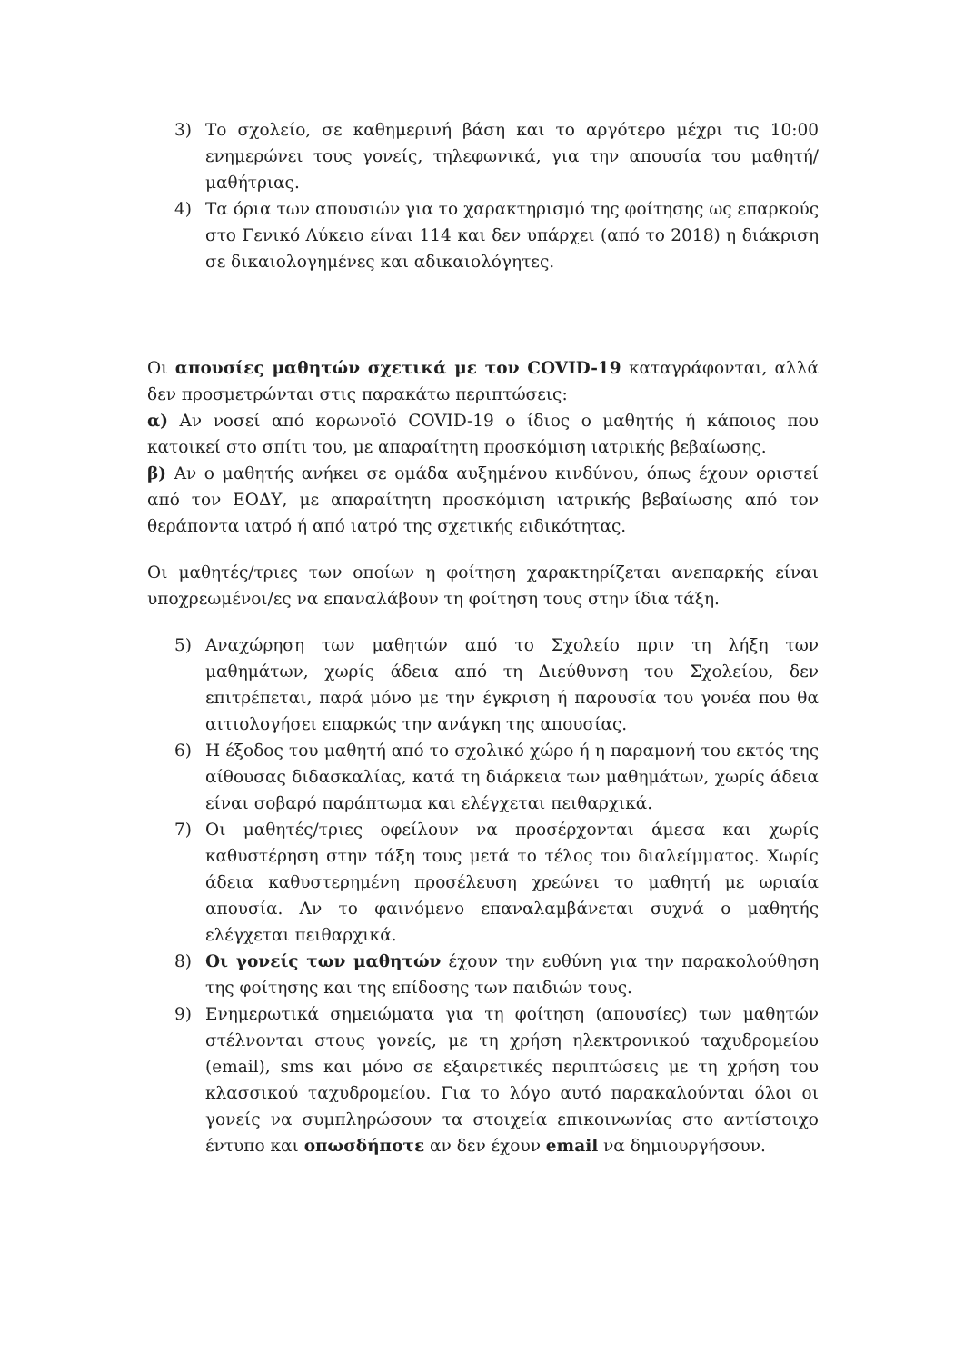3) Το σχολείο, σε καθημερινή βάση και το αργότερο μέχρι τις 10:00 ενημερώνει τους γονείς, τηλεφωνικά, για την απουσία του μαθητή/μαθήτριας.
4) Τα όρια των απουσιών για το χαρακτηρισμό της φοίτησης ως επαρκούς στο Γενικό Λύκειο είναι 114 και δεν υπάρχει (από το 2018) η διάκριση σε δικαιολογημένες και αδικαιολόγητες.
Οι απουσίες μαθητών σχετικά με τον COVID-19 καταγράφονται, αλλά δεν προσμετρώνται στις παρακάτω περιπτώσεις:
α) Αν νοσεί από κορωνοϊό COVID-19 ο ίδιος ο μαθητής ή κάποιος που κατοικεί στο σπίτι του, με απαραίτητη προσκόμιση ιατρικής βεβαίωσης.
β) Αν ο μαθητής ανήκει σε ομάδα αυξημένου κινδύνου, όπως έχουν οριστεί από τον ΕΟΔΥ, με απαραίτητη προσκόμιση ιατρικής βεβαίωσης από τον θεράποντα ιατρό ή από ιατρό της σχετικής ειδικότητας.
Οι μαθητές/τριες των οποίων η φοίτηση χαρακτηρίζεται ανεπαρκής είναι υποχρεωμένοι/ες να επαναλάβουν τη φοίτηση τους στην ίδια τάξη.
5) Αναχώρηση των μαθητών από το Σχολείο πριν τη λήξη των μαθημάτων, χωρίς άδεια από τη Διεύθυνση του Σχολείου, δεν επιτρέπεται, παρά μόνο με την έγκριση ή παρουσία του γονέα που θα αιτιολογήσει επαρκώς την ανάγκη της απουσίας.
6) Η έξοδος του μαθητή από το σχολικό χώρο ή η παραμονή του εκτός της αίθουσας διδασκαλίας, κατά τη διάρκεια των μαθημάτων, χωρίς άδεια είναι σοβαρό παράπτωμα και ελέγχεται πειθαρχικά.
7) Οι μαθητές/τριες οφείλουν να προσέρχονται άμεσα και χωρίς καθυστέρηση στην τάξη τους μετά το τέλος του διαλείμματος. Χωρίς άδεια καθυστερημένη προσέλευση χρεώνει το μαθητή με ωριαία απουσία. Αν το φαινόμενο επαναλαμβάνεται συχνά ο μαθητής ελέγχεται πειθαρχικά.
8) Οι γονείς των μαθητών έχουν την ευθύνη για την παρακολούθηση της φοίτησης και της επίδοσης των παιδιών τους.
9) Ενημερωτικά σημειώματα για τη φοίτηση (απουσίες) των μαθητών στέλνονται στους γονείς, με τη χρήση ηλεκτρονικού ταχυδρομείου (email), sms και μόνο σε εξαιρετικές περιπτώσεις με τη χρήση του κλασσικού ταχυδρομείου. Για το λόγο αυτό παρακαλούνται όλοι οι γονείς να συμπληρώσουν τα στοιχεία επικοινωνίας στο αντίστοιχο έντυπο και οπωσδήποτε αν δεν έχουν email να δημιουργήσουν.